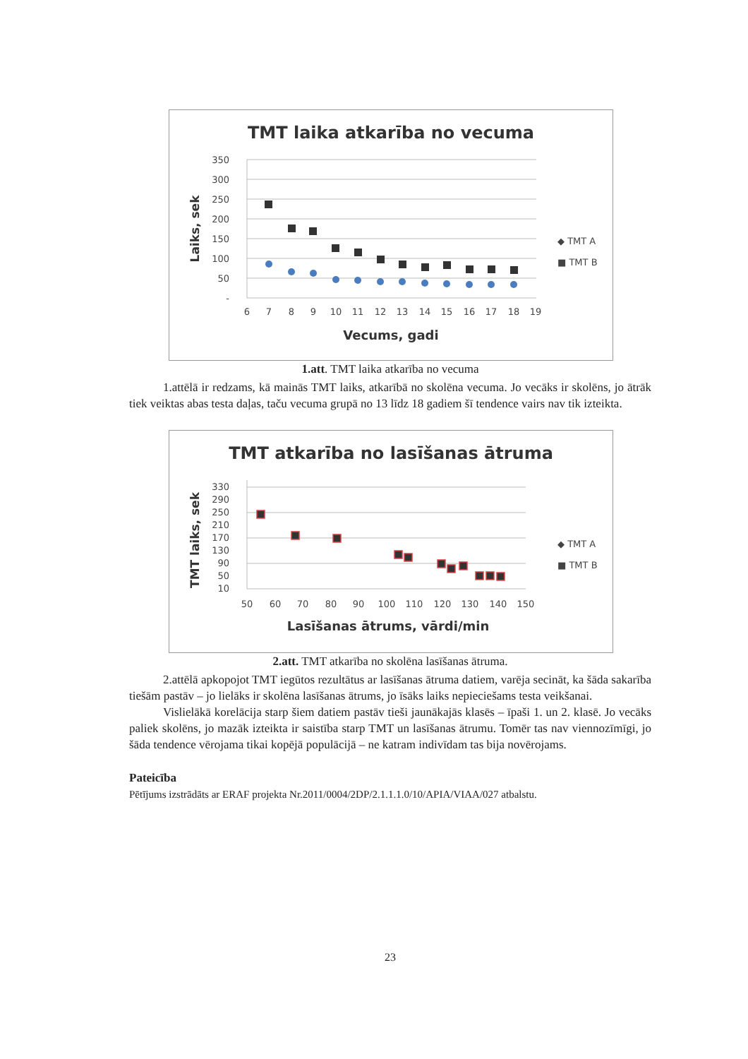TMT laika atkarība no vecuma
350
300
250
200
150
100
50
-
6
7
8
9
10
11
12
13
14
15
16
17
18
19
Vecums, gadi
Laiks, sek
◆ TMT A
■ TMT B
1.att. TMT laika atkarība no vecuma
1.attēlā ir redzams, kā mainās TMT laiks, atkarībā no skolēna vecuma. Jo vecāks ir skolēns, jo ātrāk tiek veiktas abas testa daļas, taču vecuma grupā no 13 līdz 18 gadiem šī tendence vairs nav tik izteikta.
TMT atkarība no lasīšanas ātruma
330
290
250
210
170
130
90
50
10
50
60
70
80
90
100
110
120
130
140
150
Lasīšanas ātrums, vārdi/min
TMT laiks, sek
◆ TMT A
■ TMT B
2.att. TMT atkarība no skolēna lasīšanas ātruma.
2.attēlā apkopojot TMT iegūtos rezultātus ar lasīšanas ātruma datiem, varēja secināt, ka šāda sakarība tiešām pastāv – jo lielāks ir skolēna lasīšanas ātrums, jo īsāks laiks nepieciešams testa veikšanai.
Vislielākā korelācija starp šiem datiem pastāv tieši jaunākajās klasēs – īpaši 1. un 2. klasē. Jo vecāks paliek skolēns, jo mazāk izteikta ir saistība starp TMT un lasīšanas ātrumu. Tomēr tas nav viennozīmīgi, jo šāda tendence vērojama tikai kopējā populācijā – ne katram indivīdam tas bija novērojams.
Pateicība
Pētījums izstrādāts ar ERAF projekta Nr.2011/0004/2DP/2.1.1.1.0/10/APIA/VIAA/027 atbalstu.
23